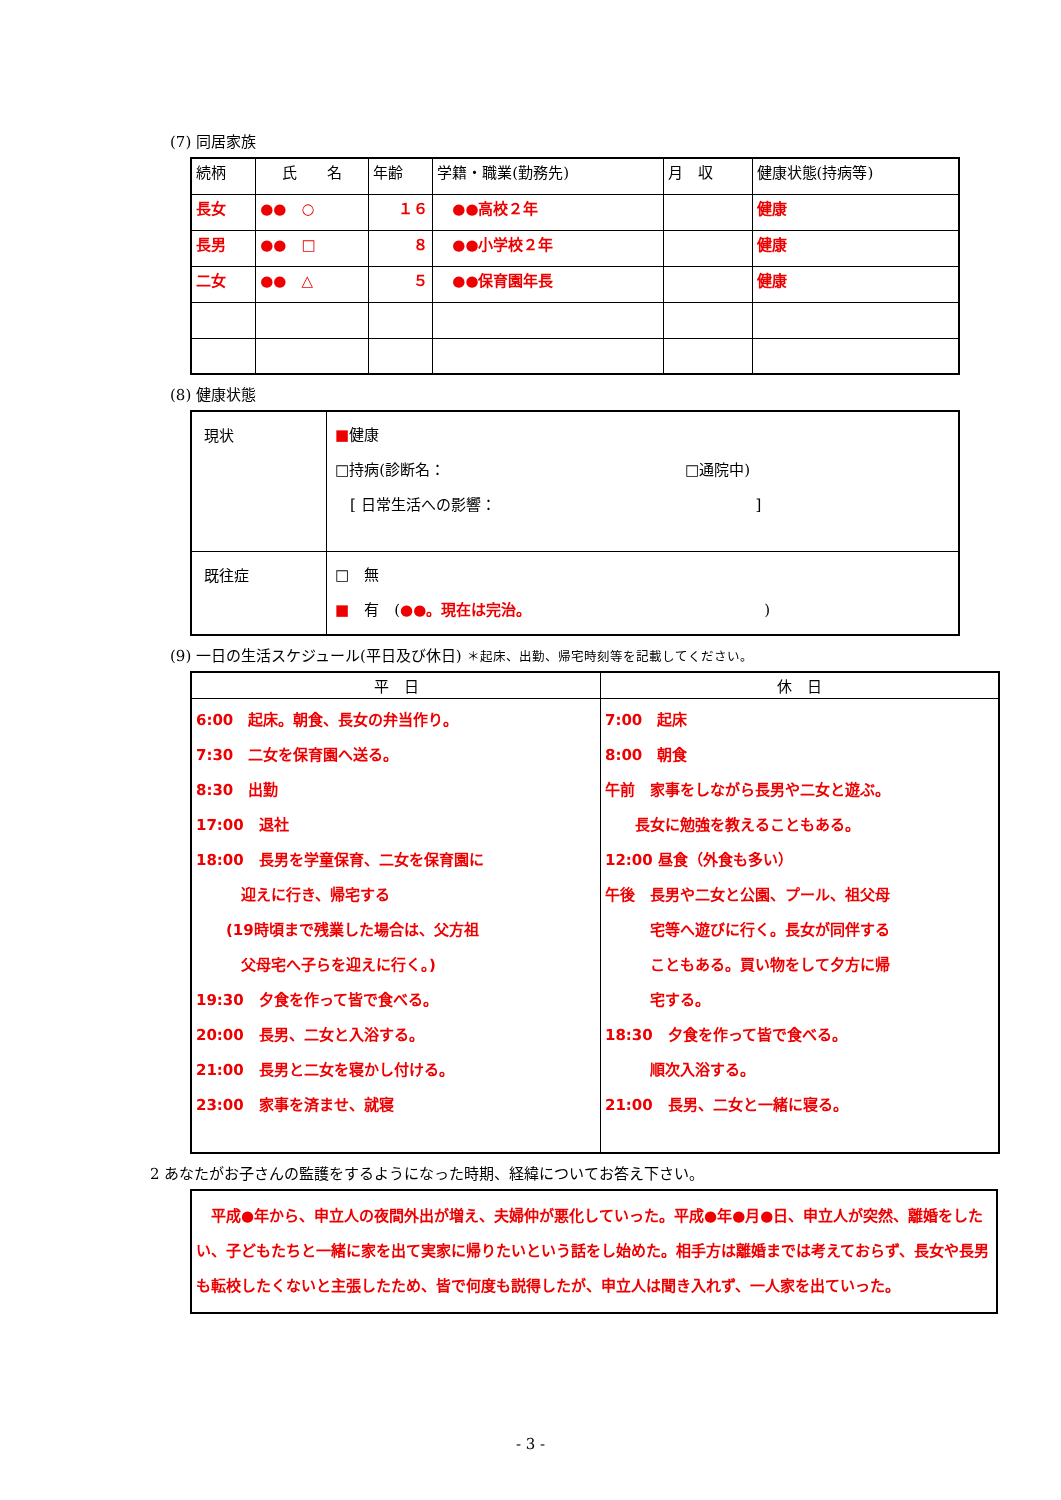(7) 同居家族
| 続柄 | 氏 名 | 年齢 | 学籍・職業(勤務先) | 月 収 | 健康状態(持病等) |
| --- | --- | --- | --- | --- | --- |
| 長女 | ●● ○ | １６ | ●●高校２年 | | 健康 |
| 長男 | ●● □ | ８ | ●●小学校２年 | | 健康 |
| 二女 | ●● △ | ５ | ●●保育園年長 | | 健康 |
(8) 健康状態
| 現状 | ■ 健康 □持病(診断名： □通院中) [ 日常生活への影響： ] |
| 既往症 | □ 無 ■ 有 ( ●●。現在は完治。 ) |
(9) 一日の生活スケジュール(平日及び休日) ＊起床、出勤、帰宅時刻等を記載してください。
| 平 日 | 休 日 |
| --- | --- |
| 6:00 起床。朝食、長女の弁当作り。 7:30 二女を保育園へ送る。 8:30 出勤 17:00 退社 18:00 長男を学童保育、二女を保育園に 迎えに行き、帰宅する (19時頃まで残業した場合は、父方祖 父母宅へ子らを迎えに行く。) 19:30 夕食を作って皆で食べる。 20:00 長男、二女と入浴する。 21:00 長男と二女を寝かし付ける。 23:00 家事を済ませ、就寝 | 7:00 起床 8:00 朝食 午前 家事をしながら長男や二女と遊ぶ。 長女に勉強を教えることもある。 12:00 昼食（外食も多い） 午後 長男や二女と公園、プール、祖父母 宅等へ遊びに行く。長女が同伴する こともある。買い物をして夕方に帰 宅する。 18:30 夕食を作って皆で食べる。 順次入浴する。 21:00 長男、二女と一緒に寝る。 |
2 あなたがお子さんの監護をするようになった時期、経緯についてお答え下さい。
　平成●年から、申立人の夜間外出が増え、夫婦仲が悪化していった。平成●年●月●日、申立人が突然、離婚をしたい、子どもたちと一緒に家を出て実家に帰りたいという話をし始めた。相手方は離婚までは考えておらず、長女や長男も転校したくないと主張したため、皆で何度も説得したが、申立人は聞き入れず、一人家を出ていった。
- 3 -